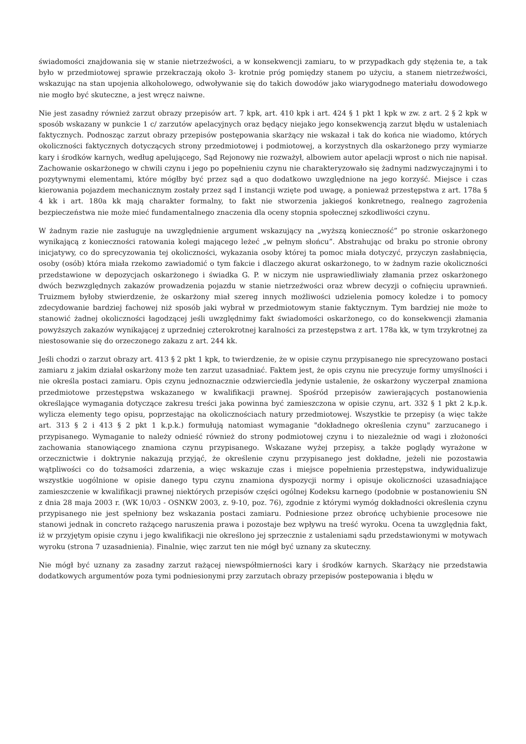świadomości znajdowania się w stanie nietrzeźwości, a w konsekwencji zamiaru, to w przypadkach gdy stężenia te, a tak było w przedmiotowej sprawie przekraczają około 3- krotnie próg pomiędzy stanem po użyciu, a stanem nietrzeźwości, wskazując na stan upojenia alkoholowego, odwoływanie się do takich dowodów jako wiarygodnego materiału dowodowego nie mogło być skuteczne, a jest wręcz naiwne.
Nie jest zasadny również zarzut obrazy przepisów art. 7 kpk, art. 410 kpk i art. 424 § 1 pkt 1 kpk w zw. z art. 2 § 2 kpk w sposób wskazany w punkcie 1 c/ zarzutów apelacyjnych oraz będący niejako jego konsekwencją zarzut błędu w ustaleniach faktycznych. Podnosząc zarzut obrazy przepisów postępowania skarżący nie wskazał i tak do końca nie wiadomo, których okoliczności faktycznych dotyczących strony przedmiotowej i podmiotowej, a korzystnych dla oskarżonego przy wymiarze kary i środków karnych, według apelującego, Sąd Rejonowy nie rozważył, albowiem autor apelacji wprost o nich nie napisał. Zachowanie oskarżonego w chwili czynu i jego po popełnieniu czynu nie charakteryzowało się żadnymi nadzwyczajnymi i to pozytywnymi elementami, które mógłby być przez sąd a quo dodatkowo uwzględnione na jego korzyść. Miejsce i czas kierowania pojazdem mechanicznym zostały przez sąd I instancji wzięte pod uwagę, a ponieważ przestępstwa z art. 178a § 4 kk i art. 180a kk mają charakter formalny, to fakt nie stworzenia jakiegoś konkretnego, realnego zagrożenia bezpieczeństwa nie może mieć fundamentalnego znaczenia dla oceny stopnia społecznej szkodliwości czynu.
W żadnym razie nie zasługuje na uwzględnienie argument wskazujący na „wyższą konieczność” po stronie oskarżonego wynikającą z konieczności ratowania kolegi mającego leżeć „w pełnym słońcu”. Abstrahując od braku po stronie obrony inicjatywy, co do sprecyzowania tej okoliczności, wykazania osoby której ta pomoc miała dotyczyć, przyczyn zasłabnięcia, osoby (osób) która miała rzekomo zawiadomić o tym fakcie i dlaczego akurat oskarżonego, to w żadnym razie okoliczności przedstawione w depozycjach oskarżonego i świadka G. P. w niczym nie usprawiedliwiały złamania przez oskarżonego dwóch bezwzględnych zakazów prowadzenia pojazdu w stanie nietrzeźwości oraz wbrew decyzji o cofnięciu uprawnień. Truizmem byłoby stwierdzenie, że oskarżony miał szereg innych możliwości udzielenia pomocy koledze i to pomocy zdecydowanie bardziej fachowej niż sposób jaki wybrał w przedmiotowym stanie faktycznym. Tym bardziej nie może to stanowić żadnej okoliczności łagodzącej jeśli uwzględnimy fakt świadomości oskarżonego, co do konsekwencji złamania powyższych zakazów wynikającej z uprzedniej czterokrotnej karalności za przestępstwa z art. 178a kk, w tym trzykrotnej za niestosowanie się do orzeczonego zakazu z art. 244 kk.
Jeśli chodzi o zarzut obrazy art. 413 § 2 pkt 1 kpk, to twierdzenie, że w opisie czynu przypisanego nie sprecyzowano postaci zamiaru z jakim działał oskarżony może ten zarzut uzasadniać. Faktem jest, że opis czynu nie precyzuje formy umyślności i nie określa postaci zamiaru. Opis czynu jednoznacznie odzwierciedla jedynie ustalenie, że oskarżony wyczerpał znamiona przedmiotowe przestępstwa wskazanego w kwalifikacji prawnej. Spośród przepisów zawierających postanowienia określające wymagania dotyczące zakresu treści jaka powinna być zamieszczona w opisie czynu, art. 332 § 1 pkt 2 k.p.k. wylicza elementy tego opisu, poprzestając na okolicznościach natury przedmiotowej. Wszystkie te przepisy (a więc także art. 313 § 2 i 413 § 2 pkt 1 k.p.k.) formułują natomiast wymaganie "dokładnego określenia czynu" zarzucanego i przypisanego. Wymaganie to należy odnieść również do strony podmiotowej czynu i to niezależnie od wagi i złożoności zachowania stanowiącego znamiona czynu przypisanego. Wskazane wyżej przepisy, a także poglądy wyrażone w orzecznictwie i doktrynie nakazują przyjąć, że określenie czynu przypisanego jest dokładne, jeżeli nie pozostawia wątpliwości co do tożsamości zdarzenia, a więc wskazuje czas i miejsce popełnienia przestępstwa, indywidualizuje wszystkie uogólnione w opisie danego typu czynu znamiona dyspozycji normy i opisuje okoliczności uzasadniające zamieszczenie w kwalifikacji prawnej niektórych przepisów części ogólnej Kodeksu karnego (podobnie w postanowieniu SN z dnia 28 maja 2003 r. (WK 10/03 - OSNKW 2003, z. 9-10, poz. 76), zgodnie z którymi wymóg dokładności określenia czynu przypisanego nie jest spełniony bez wskazania postaci zamiaru. Podniesione przez obrońcę uchybienie procesowe nie stanowi jednak in concreto rażącego naruszenia prawa i pozostaje bez wpływu na treść wyroku. Ocena ta uwzględnia fakt, iż w przyjętym opisie czynu i jego kwalifikacji nie określono jej sprzecznie z ustaleniami sądu przedstawionymi w motywach wyroku (strona 7 uzasadnienia). Finalnie, więc zarzut ten nie mógł być uznany za skuteczny.
Nie mógł być uznany za zasadny zarzut rażącej niewspółmierności kary i środków karnych. Skarżący nie przedstawia dodatkowych argumentów poza tymi podniesionymi przy zarzutach obrazy przepisów postepowania i błędu w